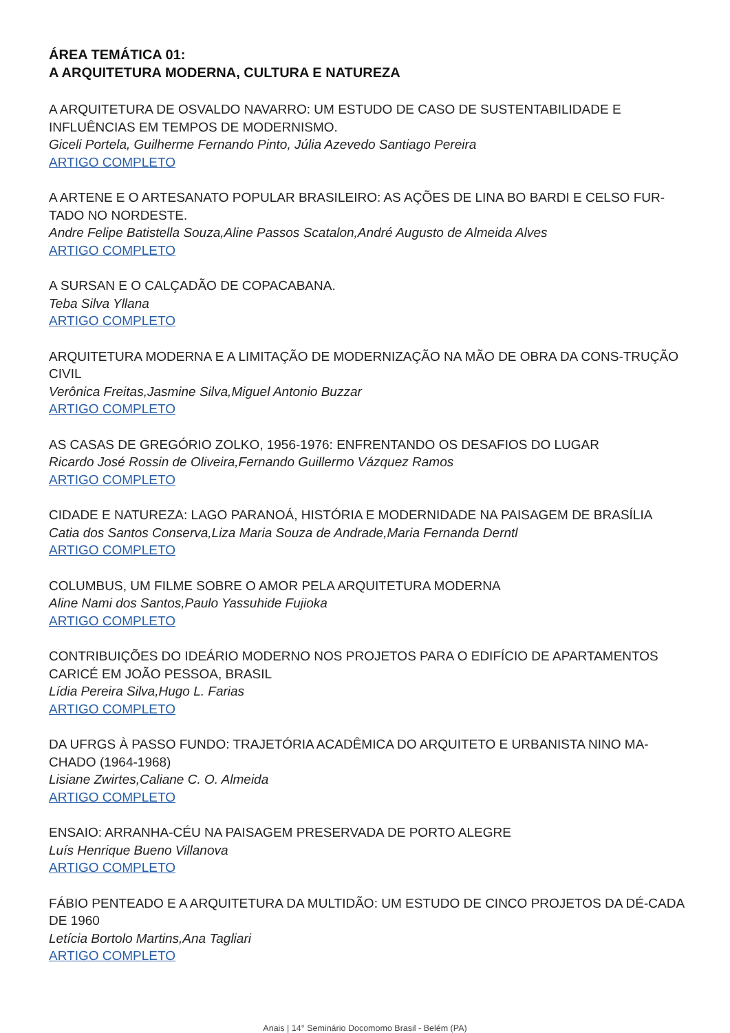ÁREA TEMÁTICA 01:
A ARQUITETURA MODERNA, CULTURA E NATUREZA
A ARQUITETURA DE OSVALDO NAVARRO: UM ESTUDO DE CASO DE SUSTENTABILIDADE E INFLUÊNCIAS EM TEMPOS DE MODERNISMO.
Giceli Portela, Guilherme Fernando Pinto, Júlia Azevedo Santiago Pereira
ARTIGO COMPLETO
A ARTENE E O ARTESANATO POPULAR BRASILEIRO: AS AÇÕES DE LINA BO BARDI E CELSO FUR-TADO NO NORDESTE.
Andre Felipe Batistella Souza,Aline Passos Scatalon,André Augusto de Almeida Alves
ARTIGO COMPLETO
A SURSAN E O CALÇADÃO DE COPACABANA.
Teba Silva Yllana
ARTIGO COMPLETO
ARQUITETURA MODERNA E A LIMITAÇÃO DE MODERNIZAÇÃO NA MÃO DE OBRA DA CONS-TRUÇÃO CIVIL
Verônica Freitas,Jasmine Silva,Miguel Antonio Buzzar
ARTIGO COMPLETO
AS CASAS DE GREGÓRIO ZOLKO, 1956-1976: ENFRENTANDO OS DESAFIOS DO LUGAR
Ricardo José Rossin de Oliveira,Fernando Guillermo Vázquez Ramos
ARTIGO COMPLETO
CIDADE E NATUREZA: LAGO PARANOÁ, HISTÓRIA E MODERNIDADE NA PAISAGEM DE BRASÍLIA
Catia dos Santos Conserva,Liza Maria Souza de Andrade,Maria Fernanda Derntl
ARTIGO COMPLETO
COLUMBUS, UM FILME SOBRE O AMOR PELA ARQUITETURA MODERNA
Aline Nami dos Santos,Paulo Yassuhide Fujioka
ARTIGO COMPLETO
CONTRIBUIÇÕES DO IDEÁRIO MODERNO NOS PROJETOS PARA O EDIFÍCIO DE APARTAMENTOS CARICÉ EM JOÃO PESSOA, BRASIL
Lídia Pereira Silva,Hugo L. Farias
ARTIGO COMPLETO
DA UFRGS À PASSO FUNDO: TRAJETÓRIA ACADÊMICA DO ARQUITETO E URBANISTA NINO MA-CHADO (1964-1968)
Lisiane Zwirtes,Caliane C. O. Almeida
ARTIGO COMPLETO
ENSAIO: ARRANHA-CÉU NA PAISAGEM PRESERVADA DE PORTO ALEGRE
Luís Henrique Bueno Villanova
ARTIGO COMPLETO
FÁBIO PENTEADO E A ARQUITETURA DA MULTIDÃO: UM ESTUDO DE CINCO PROJETOS DA DÉ-CADA DE 1960
Letícia Bortolo Martins,Ana Tagliari
ARTIGO COMPLETO
Anais | 14° Seminário Docomomo Brasil - Belém (PA)